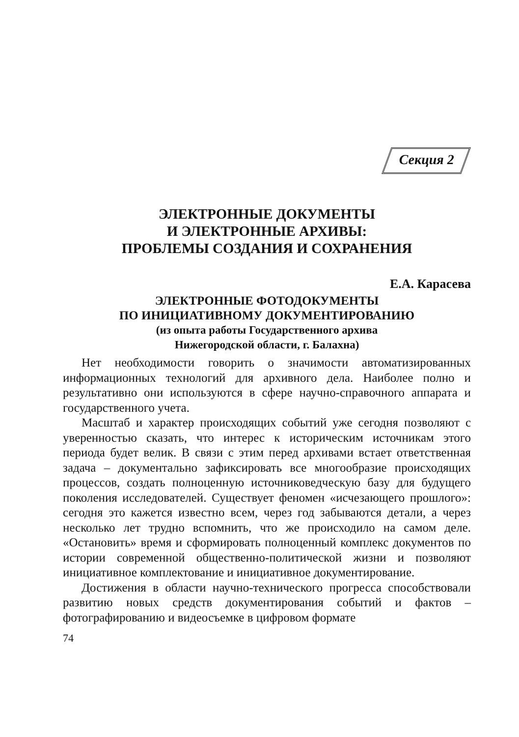Секция 2
ЭЛЕКТРОННЫЕ ДОКУМЕНТЫ
И ЭЛЕКТРОННЫЕ АРХИВЫ:
ПРОБЛЕМЫ СОЗДАНИЯ И СОХРАНЕНИЯ
Е.А. Карасева
ЭЛЕКТРОННЫЕ ФОТОДОКУМЕНТЫ
ПО ИНИЦИАТИВНОМУ ДОКУМЕНТИРОВАНИЮ
(из опыта работы Государственного архива
Нижегородской области, г. Балахна)
Нет необходимости говорить о значимости автоматизированных информационных технологий для архивного дела. Наиболее полно и результативно они используются в сфере научно-справочного аппарата и государственного учета.
Масштаб и характер происходящих событий уже сегодня позволяют с уверенностью сказать, что интерес к историческим источникам этого периода будет велик. В связи с этим перед архивами встает ответственная задача – документально зафиксировать все многообразие происходящих процессов, создать полноценную источниковедческую базу для будущего поколения исследователей. Существует феномен «исчезающего прошлого»: сегодня это кажется известно всем, через год забываются детали, а через несколько лет трудно вспомнить, что же происходило на самом деле. «Остановить» время и сформировать полноценный комплекс документов по истории современной общественно-политической жизни и позволяют инициативное комплектование и инициативное документирование.
Достижения в области научно-технического прогресса способствовали развитию новых средств документирования событий и фактов – фотографированию и видеосъемке в цифровом формате
74